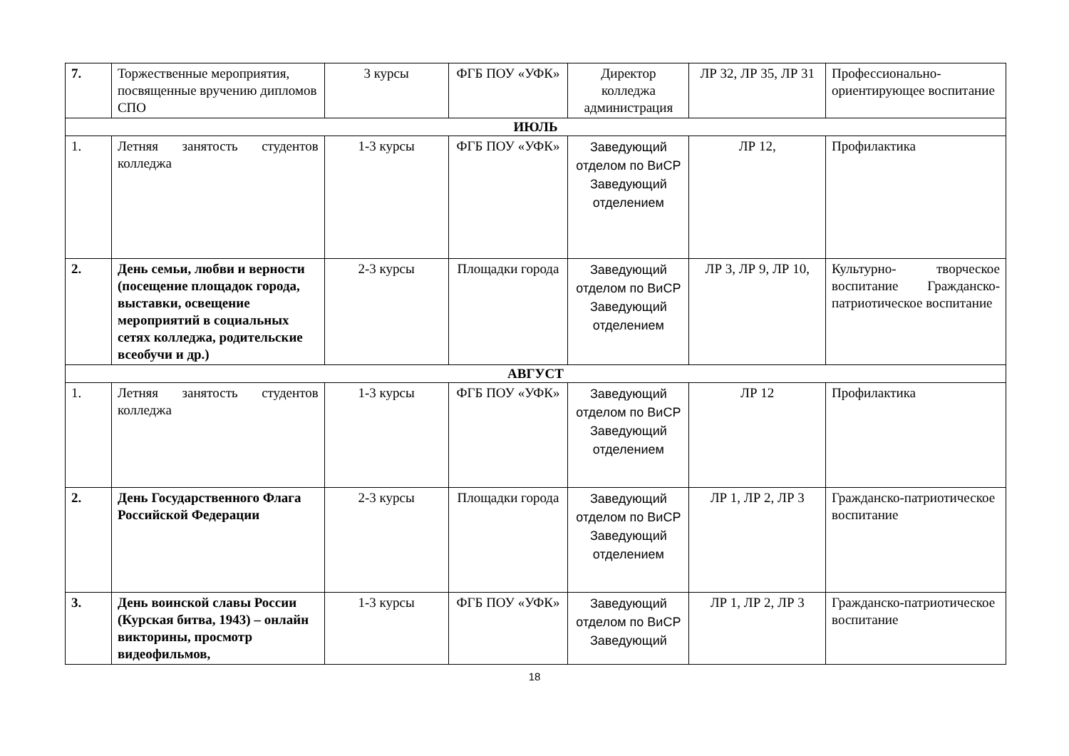| 7. | Торжественные мероприятия, посвященные вручению дипломов СПО | 3 курсы | ФГБ ПОУ «УФК» | Директор колледжа администрация | ЛР 32, ЛР 35, ЛР 31 | Профессионально-ориентирующее воспитание |
| ИЮЛЬ | | | | | | |
| 1. | Летняя занятость студентов колледжа | 1-3 курсы | ФГБ ПОУ «УФК» | Заведующий отделом по ВиСР Заведующий отделением | ЛР 12, | Профилактика |
| 2. | День семьи, любви и верности (посещение площадок города, выставки, освещение мероприятий в социальных сетях колледжа, родительские всеобучи и др.) | 2-3 курсы | Площадки города | Заведующий отделом по ВиСР Заведующий отделением | ЛР 3, ЛР 9, ЛР 10, | Культурно- творческое воспитание Гражданско-патриотическое воспитание |
| АВГУСТ | | | | | | |
| 1. | Летняя занятость студентов колледжа | 1-3 курсы | ФГБ ПОУ «УФК» | Заведующий отделом по ВиСР Заведующий отделением | ЛР 12 | Профилактика |
| 2. | День Государственного Флага Российской Федерации | 2-3 курсы | Площадки города | Заведующий отделом по ВиСР Заведующий отделением | ЛР 1, ЛР 2, ЛР 3 | Гражданско-патриотическое воспитание |
| 3. | День воинской славы России (Курская битва, 1943) – онлайн викторины, просмотр видеофильмов, | 1-3 курсы | ФГБ ПОУ «УФК» | Заведующий отделом по ВиСР Заведующий | ЛР 1, ЛР 2, ЛР 3 | Гражданско-патриотическое воспитание |
18